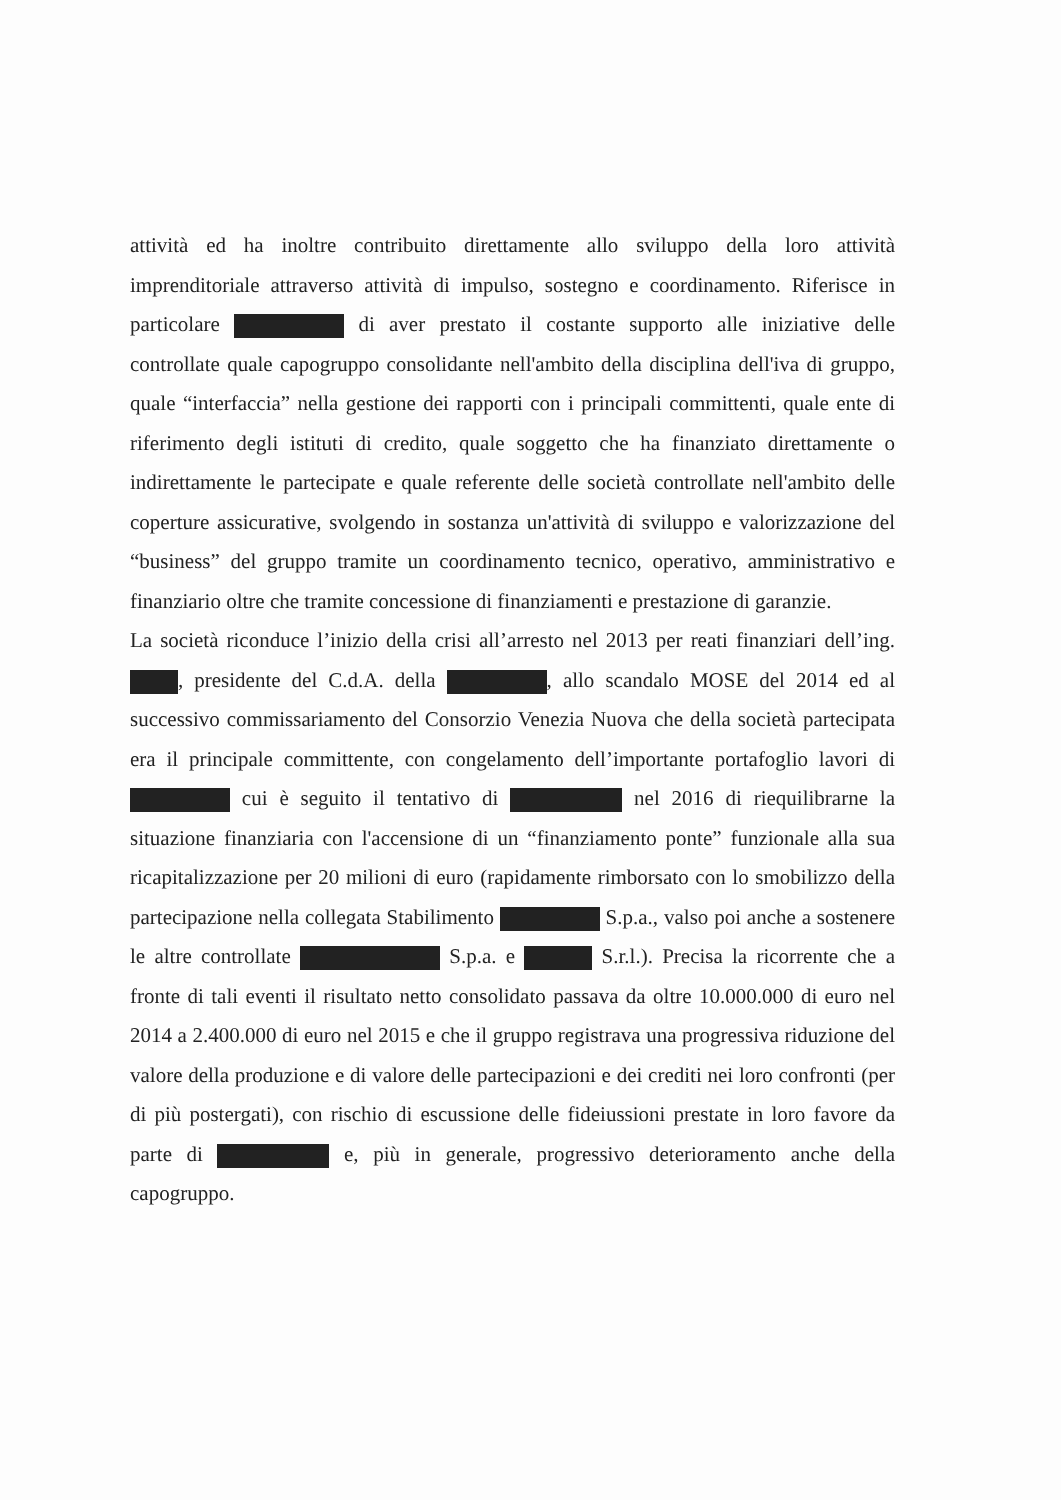attività ed ha inoltre contribuito direttamente allo sviluppo della loro attività imprenditoriale attraverso attività di impulso, sostegno e coordinamento. Riferisce in particolare di aver prestato il costante supporto alle iniziative delle controllate quale capogruppo consolidante nell'ambito della disciplina dell'iva di gruppo, quale “interfaccia” nella gestione dei rapporti con i principali committenti, quale ente di riferimento degli istituti di credito, quale soggetto che ha finanziato direttamente o indirettamente le partecipate e quale referente delle società controllate nell'ambito delle coperture assicurative, svolgendo in sostanza un'attività di sviluppo e valorizzazione del “business” del gruppo tramite un coordinamento tecnico, operativo, amministrativo e finanziario oltre che tramite concessione di finanziamenti e prestazione di garanzie.
La società riconduce l’inizio della crisi all’arresto nel 2013 per reati finanziari dell’ing. , presidente del C.d.A. della , allo scandalo MOSE del 2014 ed al successivo commissariamento del Consorzio Venezia Nuova che della società partecipata era il principale committente, con congelamento dell’importante portafoglio lavori di cui è seguito il tentativo di nel 2016 di riequilibrarne la situazione finanziaria con l'accensione di un “finanziamento ponte” funzionale alla sua ricapitalizzazione per 20 milioni di euro (rapidamente rimborsato con lo smobilizzo della partecipazione nella collegata Stabilimento S.p.a., valso poi anche a sostenere le altre controllate S.p.a. e S.r.l.). Precisa la ricorrente che a fronte di tali eventi il risultato netto consolidato passava da oltre 10.000.000 di euro nel 2014 a 2.400.000 di euro nel 2015 e che il gruppo registrava una progressiva riduzione del valore della produzione e di valore delle partecipazioni e dei crediti nei loro confronti (per di più postergati), con rischio di escussione delle fideiussioni prestate in loro favore da parte di e, più in generale, progressivo deterioramento anche della capogruppo.